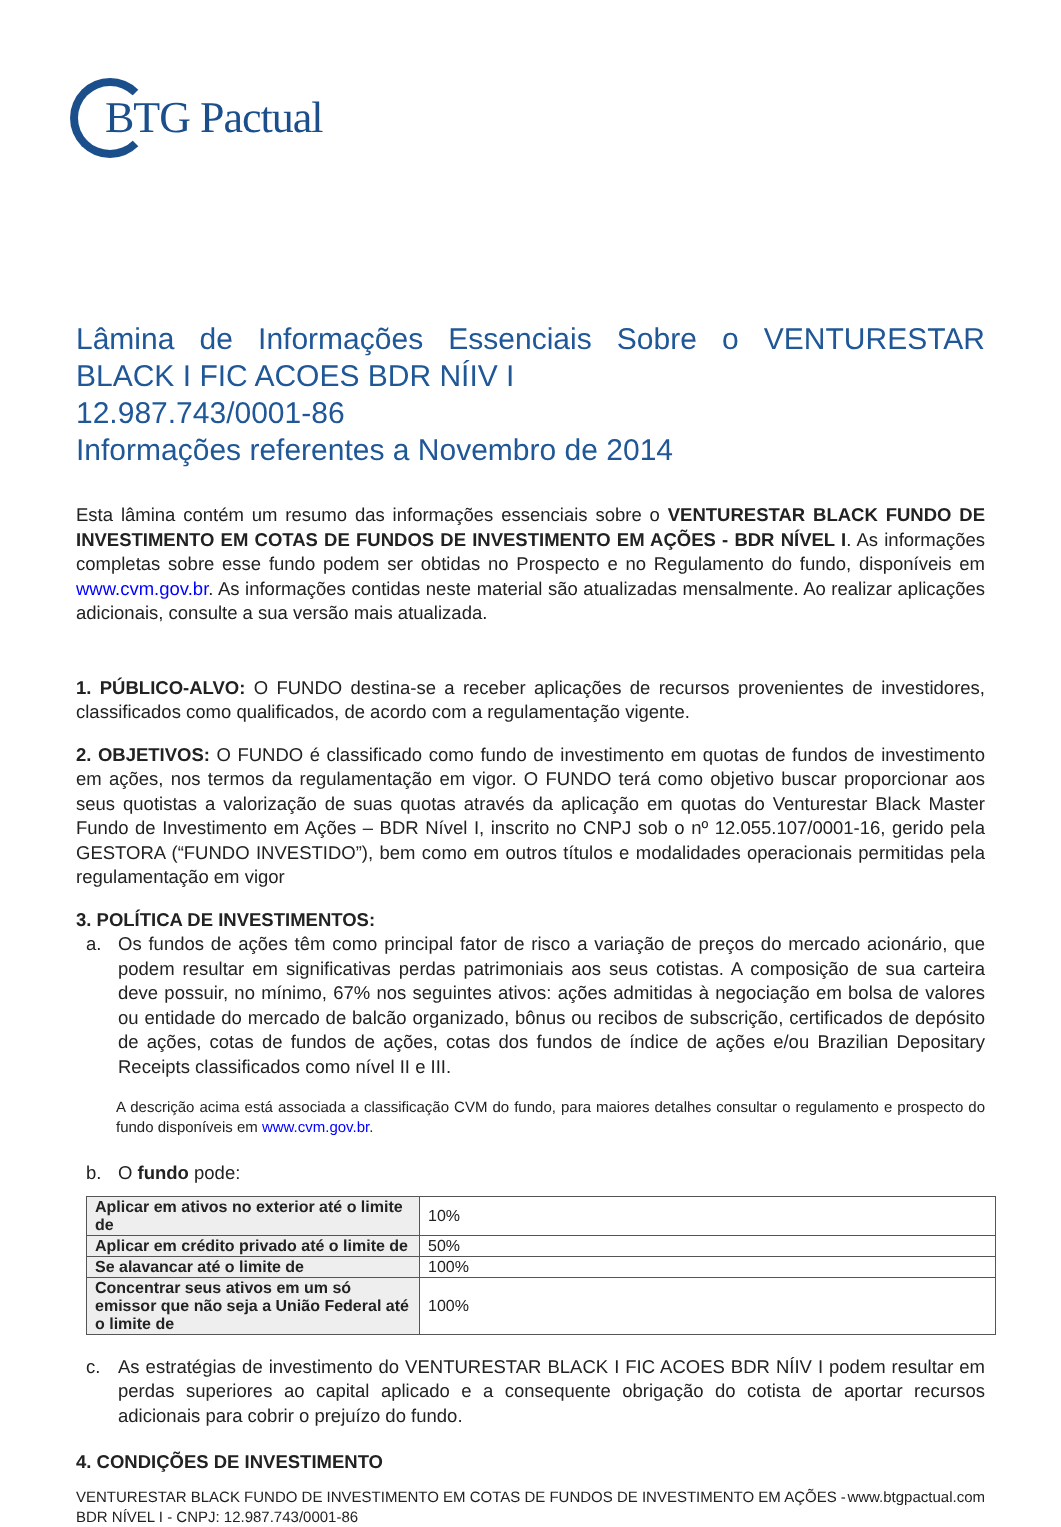BTG Pactual
Lâmina de Informações Essenciais Sobre o VENTURESTAR BLACK I FIC ACOES BDR NÍIV I
12.987.743/0001-86
Informações referentes a Novembro de 2014
Esta lâmina contém um resumo das informações essenciais sobre o VENTURESTAR BLACK FUNDO DE INVESTIMENTO EM COTAS DE FUNDOS DE INVESTIMENTO EM AÇÕES - BDR NÍVEL I. As informações completas sobre esse fundo podem ser obtidas no Prospecto e no Regulamento do fundo, disponíveis em www.cvm.gov.br. As informações contidas neste material são atualizadas mensalmente. Ao realizar aplicações adicionais, consulte a sua versão mais atualizada.
1. PÚBLICO-ALVO: O FUNDO destina-se a receber aplicações de recursos provenientes de investidores, classificados como qualificados, de acordo com a regulamentação vigente.
2. OBJETIVOS: O FUNDO é classificado como fundo de investimento em quotas de fundos de investimento em ações, nos termos da regulamentação em vigor. O FUNDO terá como objetivo buscar proporcionar aos seus quotistas a valorização de suas quotas através da aplicação em quotas do Venturestar Black Master Fundo de Investimento em Ações – BDR Nível I, inscrito no CNPJ sob o nº 12.055.107/0001-16, gerido pela GESTORA (“FUNDO INVESTIDO”), bem como em outros títulos e modalidades operacionais permitidas pela regulamentação em vigor
3. POLÍTICA DE INVESTIMENTOS:
a. Os fundos de ações têm como principal fator de risco a variação de preços do mercado acionário, que podem resultar em significativas perdas patrimoniais aos seus cotistas. A composição de sua carteira deve possuir, no mínimo, 67% nos seguintes ativos: ações admitidas à negociação em bolsa de valores ou entidade do mercado de balcão organizado, bônus ou recibos de subscrição, certificados de depósito de ações, cotas de fundos de ações, cotas dos fundos de índice de ações e/ou Brazilian Depositary Receipts classificados como nível II e III.
A descrição acima está associada a classificação CVM do fundo, para maiores detalhes consultar o regulamento e prospecto do fundo disponíveis em www.cvm.gov.br.
b. O fundo pode:
| Aplicar em ativos no exterior até o limite de | 10% |
| Aplicar em crédito privado até o limite de | 50% |
| Se alavancar até o limite de | 100% |
| Concentrar seus ativos em um só emissor que não seja a União Federal até o limite de | 100% |
c. As estratégias de investimento do VENTURESTAR BLACK I FIC ACOES BDR NÍIV I podem resultar em perdas superiores ao capital aplicado e a consequente obrigação do cotista de aportar recursos adicionais para cobrir o prejuízo do fundo.
4. CONDIÇÕES DE INVESTIMENTO
VENTURESTAR BLACK FUNDO DE INVESTIMENTO EM COTAS DE FUNDOS DE INVESTIMENTO EM AÇÕES -
BDR NÍVEL I - CNPJ: 12.987.743/0001-86
www.btgpactual.com